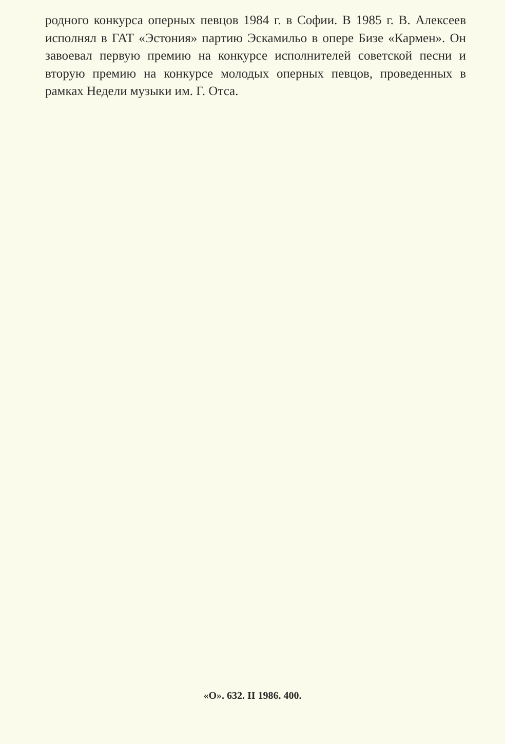родного конкурса оперных певцов 1984 г. в Софии. В 1985 г. В. Алексеев исполнял в ГАТ «Эстония» партию Эскамильо в опере Бизе «Кармен». Он завоевал первую премию на конкурсе исполнителей советской песни и вторую премию на конкурсе молодых оперных певцов, проведенных в рамках Недели музыки им. Г. Отса.
«О». 632. II 1986. 400.